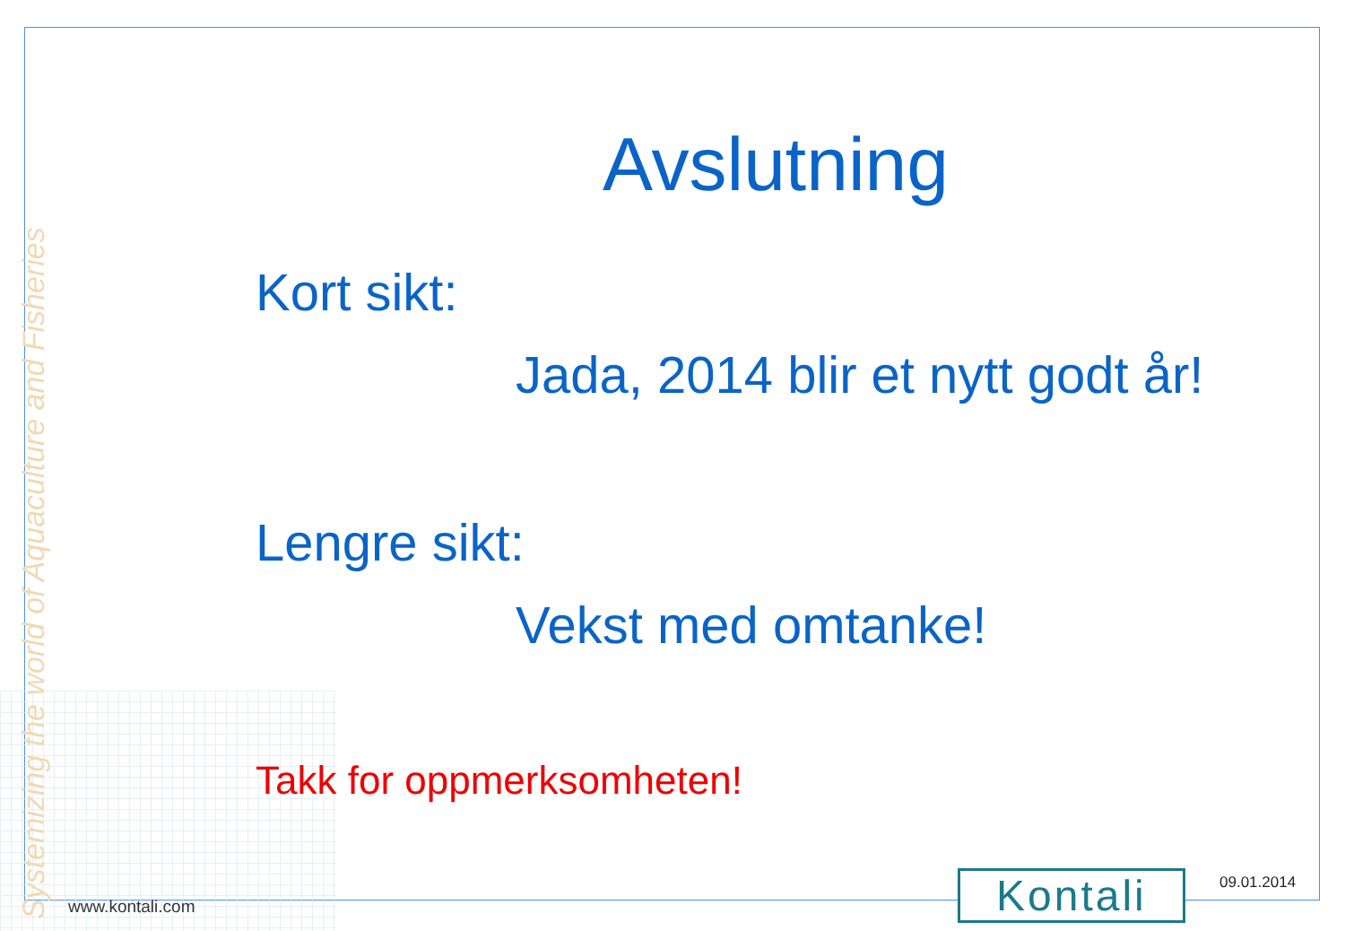Systemizing the world of Aquaculture and Fisheries
Avslutning
Kort sikt:
Jada, 2014 blir et nytt godt år!
Lengre sikt:
Vekst med omtanke!
Takk for oppmerksomheten!
www.kontali.com Kontali 09.01.2014